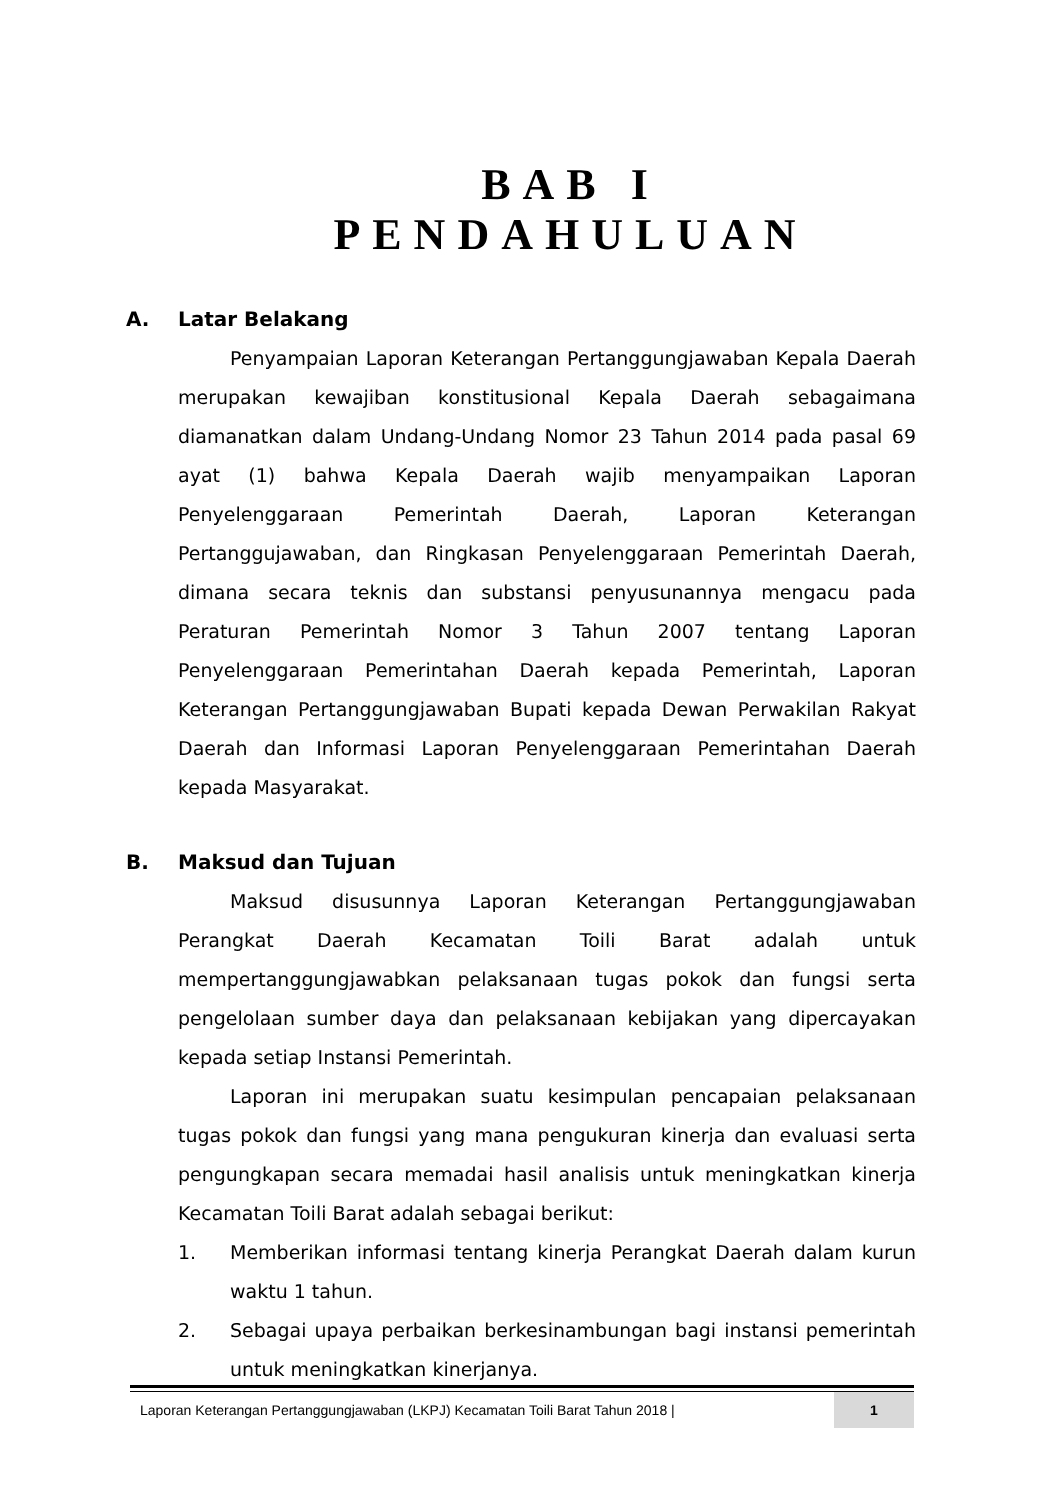BAB I
PENDAHULUAN
A. Latar Belakang
Penyampaian Laporan Keterangan Pertanggungjawaban Kepala Daerah merupakan kewajiban konstitusional Kepala Daerah sebagaimana diamanatkan dalam Undang-Undang Nomor 23 Tahun 2014 pada pasal 69 ayat (1) bahwa Kepala Daerah wajib menyampaikan Laporan Penyelenggaraan Pemerintah Daerah, Laporan Keterangan Pertanggujawaban, dan Ringkasan Penyelenggaraan Pemerintah Daerah, dimana secara teknis dan substansi penyusunannya mengacu pada Peraturan Pemerintah Nomor 3 Tahun 2007 tentang Laporan Penyelenggaraan Pemerintahan Daerah kepada Pemerintah, Laporan Keterangan Pertanggungjawaban Bupati kepada Dewan Perwakilan Rakyat Daerah dan Informasi Laporan Penyelenggaraan Pemerintahan Daerah kepada Masyarakat.
B. Maksud dan Tujuan
Maksud disusunnya Laporan Keterangan Pertanggungjawaban Perangkat Daerah Kecamatan Toili Barat adalah untuk mempertanggungjawabkan pelaksanaan tugas pokok dan fungsi serta pengelolaan sumber daya dan pelaksanaan kebijakan yang dipercayakan kepada setiap Instansi Pemerintah.
Laporan ini merupakan suatu kesimpulan pencapaian pelaksanaan tugas pokok dan fungsi yang mana pengukuran kinerja dan evaluasi serta pengungkapan secara memadai hasil analisis untuk meningkatkan kinerja Kecamatan Toili Barat adalah sebagai berikut:
1. Memberikan informasi tentang kinerja Perangkat Daerah dalam kurun waktu 1 tahun.
2. Sebagai upaya perbaikan berkesinambungan bagi instansi pemerintah untuk meningkatkan kinerjanya.
Laporan Keterangan Pertanggungjawaban (LKPJ) Kecamatan Toili Barat Tahun 2018 |
1